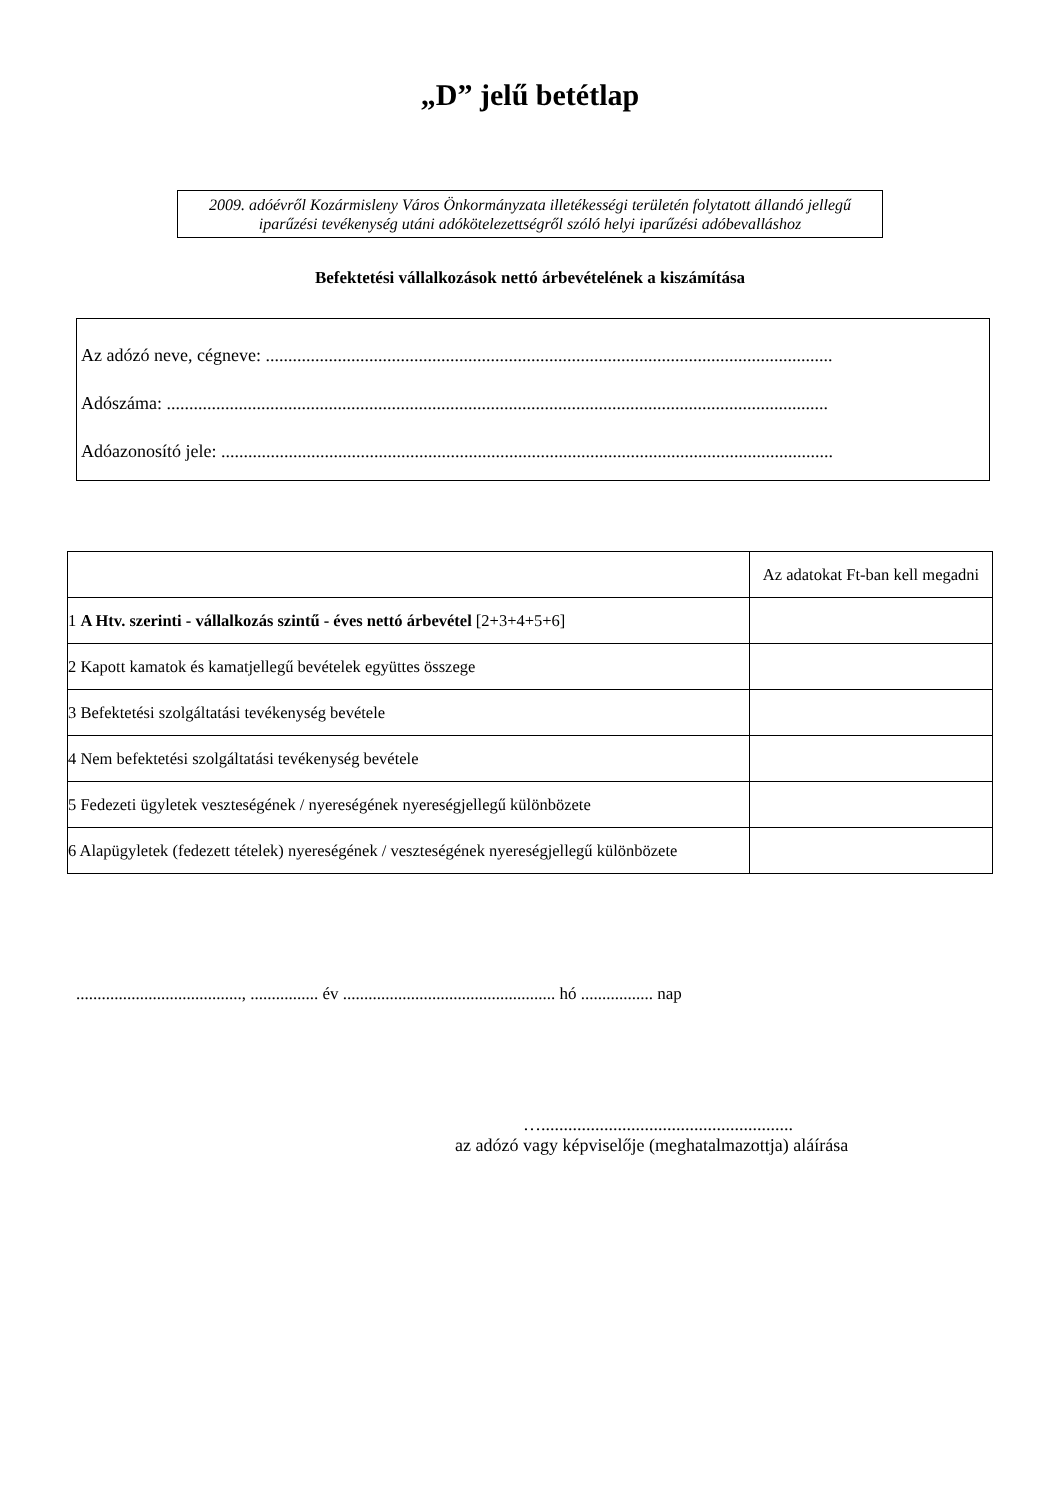„D” jelű betétlap
2009. adóévről Kozármisleny Város Önkormányzata illetékességi területén folytatott állandó jellegű iparűzési tevékenység utáni adókötelezettségről szóló helyi iparűzési adóbevalláshoz
Befektetési vállalkozások nettó árbevételének a kiszámítása
Az adózó neve, cégneve: ..............................................................................................................................
Adószáma: ...................................................................................................................................................
Adóazonosító jele: ........................................................................................................................................
| | Az adatokat Ft-ban kell megadni |
| --- | --- |
| 1 A Htv. szerinti - vállalkozás szintű - éves nettó árbevétel [2+3+4+5+6] | |
| 2 Kapott kamatok és kamatjellegű bevételek együttes összege | |
| 3 Befektetési szolgáltatási tevékenység bevétele | |
| 4 Nem befektetési szolgáltatási tevékenység bevétele | |
| 5 Fedezeti ügyletek veszteségének / nyereségének nyereségjellegű különbözete | |
| 6 Alapügyletek (fedezett tételek) nyereségének / veszteségének nyereségjellegű különbözete | |
......................................., ................ év .................................................. hó ................. nap
…........................................................
az adózó vagy képviselője (meghatalmazottja) aláírása